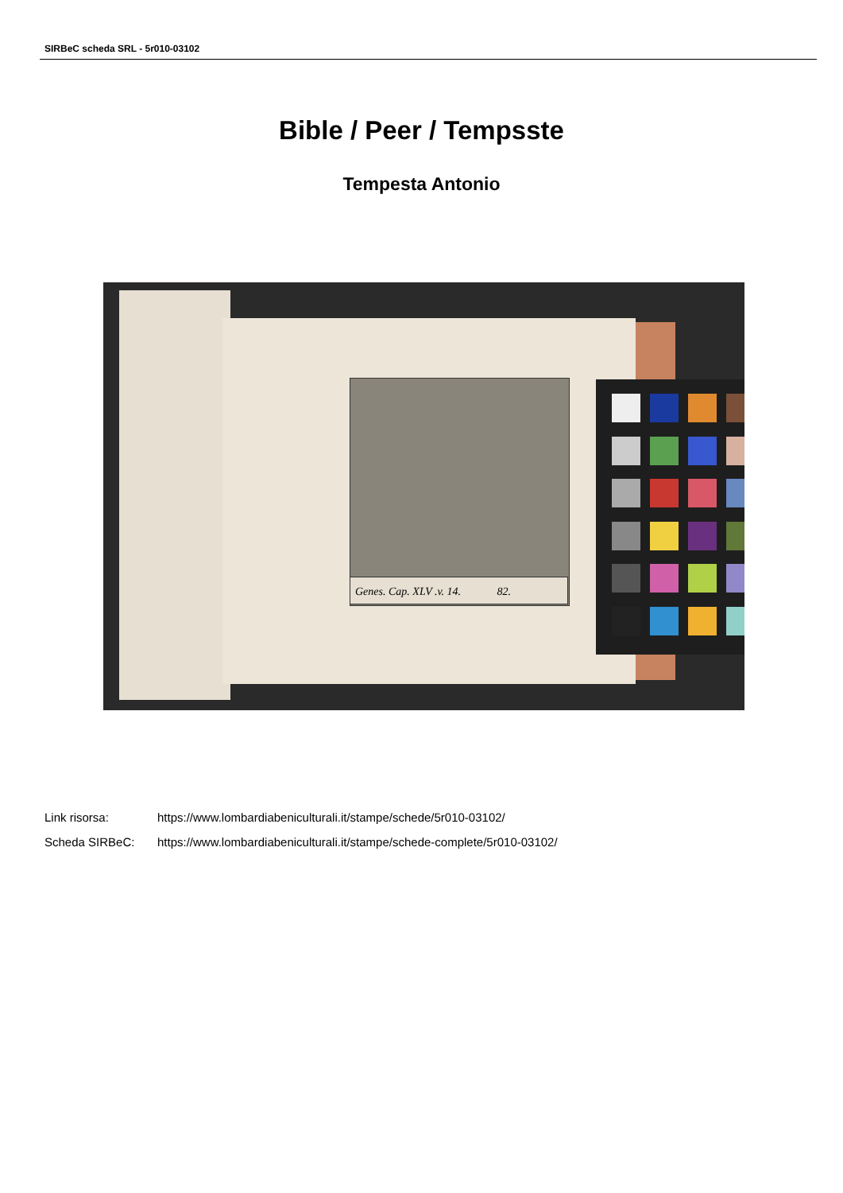SIRBeC scheda SRL - 5r010-03102
Bible / Peer / Tempsste
Tempesta Antonio
Genes. Cap. XLV .v. 14. 82.
Link risorsa: https://www.lombardiabeniculturali.it/stampe/schede/5r010-03102/
Scheda SIRBeC: https://www.lombardiabeniculturali.it/stampe/schede-complete/5r010-03102/